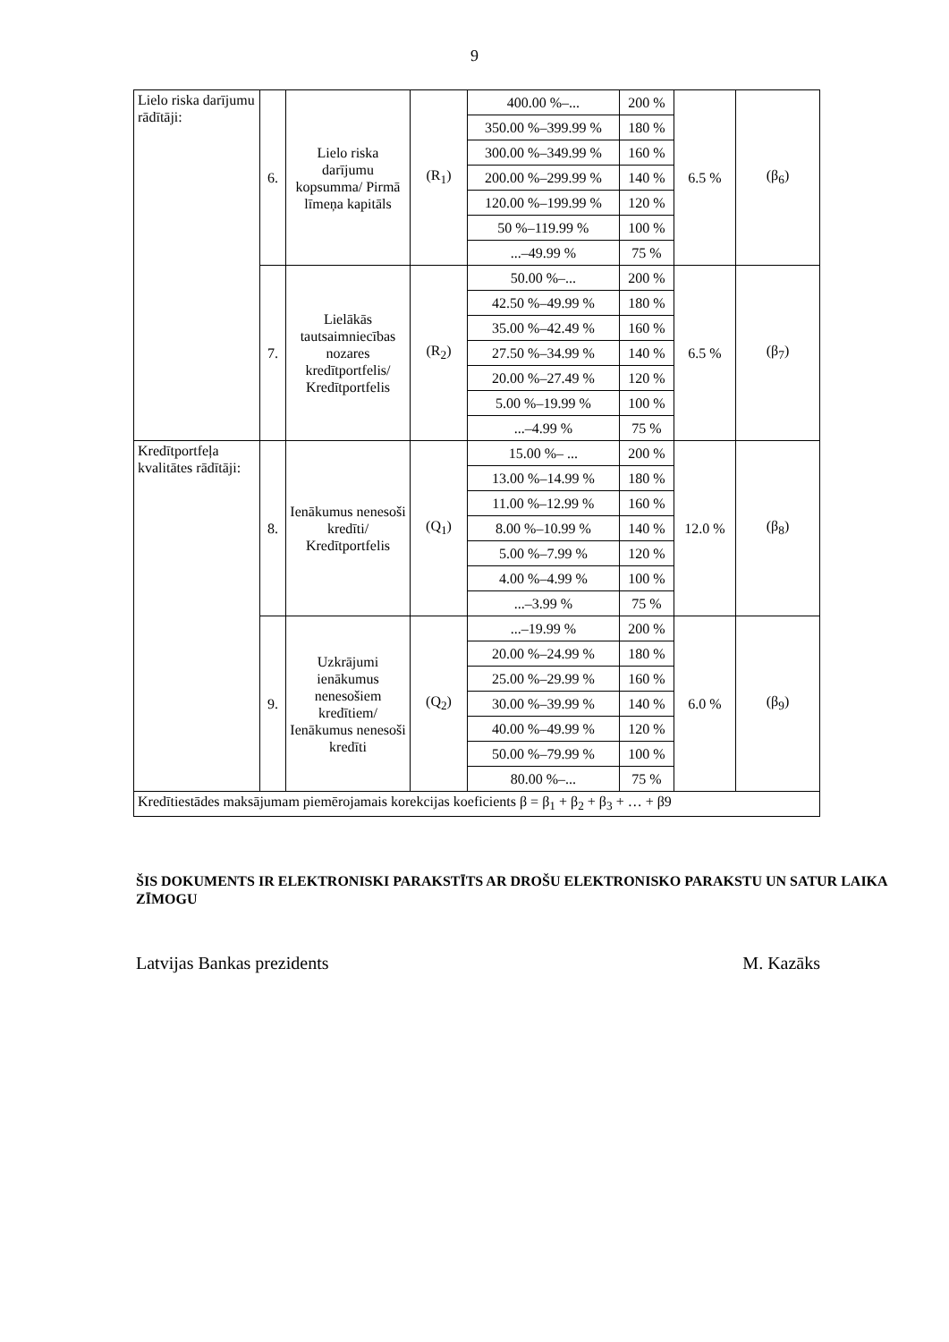9
| Lielo riska darījumu rādītāji: | 6. | Lielo riska darījumu kopsumma/ Pirmā līmeņa kapitāls | (R<sub>1</sub>) | 400.00 %–... | 200 % | 6.5 % | (β<sub>6</sub>) |
| | | | | 350.00 %–399.99 % | 180 % | | |
| | | | | 300.00 %–349.99 % | 160 % | | |
| | | | | 200.00 %–299.99 % | 140 % | | |
| | | | | 120.00 %–199.99 % | 120 % | | |
| | | | | 50 %–119.99 % | 100 % | | |
| | | | | ...–49.99 % | 75 % | | |
| | 7. | Lielākās tautsaimniecības nozares kredītportfelis/ Kredītportfelis | (R<sub>2</sub>) | 50.00 %–... | 200 % | 6.5 % | (β<sub>7</sub>) |
| | | | | 42.50 %–49.99 % | 180 % | | |
| | | | | 35.00 %–42.49 % | 160 % | | |
| | | | | 27.50 %–34.99 % | 140 % | | |
| | | | | 20.00 %–27.49 % | 120 % | | |
| | | | | 5.00 %–19.99 % | 100 % | | |
| | | | | ...–4.99 % | 75 % | | |
| Kredītportfeļa kvalitātes rādītāji: | 8. | Ienākumus nenesoši kredīti/ Kredītportfelis | (Q<sub>1</sub>) | 15.00 %– ... | 200 % | 12.0 % | (β<sub>8</sub>) |
| | | | | 13.00 %–14.99 % | 180 % | | |
| | | | | 11.00 %–12.99 % | 160 % | | |
| | | | | 8.00 %–10.99 % | 140 % | | |
| | | | | 5.00 %–7.99 % | 120 % | | |
| | | | | 4.00 %–4.99 % | 100 % | | |
| | | | | ...–3.99 % | 75 % | | |
| | 9. | Uzkrājumi ienākumus nenesošiem kredītiem/ Ienākumus nenesoši kredīti | (Q<sub>2</sub>) | ...–19.99 % | 200 % | 6.0 % | (β<sub>9</sub>) |
| | | | | 20.00 %–24.99 % | 180 % | | |
| | | | | 25.00 %–29.99 % | 160 % | | |
| | | | | 30.00 %–39.99 % | 140 % | | |
| | | | | 40.00 %–49.99 % | 120 % | | |
| | | | | 50.00 %–79.99 % | 100 % | | |
| | | | | 80.00 %–... | 75 % | | |
| Kredītiestādes maksājumam piemērojamais korekcijas koeficients β = β<sub>1</sub> + β<sub>2</sub> + β<sub>3</sub> + … + β9 | | | | | | | |
ŠIS DOKUMENTS IR ELEKTRONISKI PARAKSTĪTS AR DROŠU ELEKTRONISKO PARAKSTU UN SATUR LAIKA ZĪMOGU
Latvijas Bankas prezidents M. Kazāks